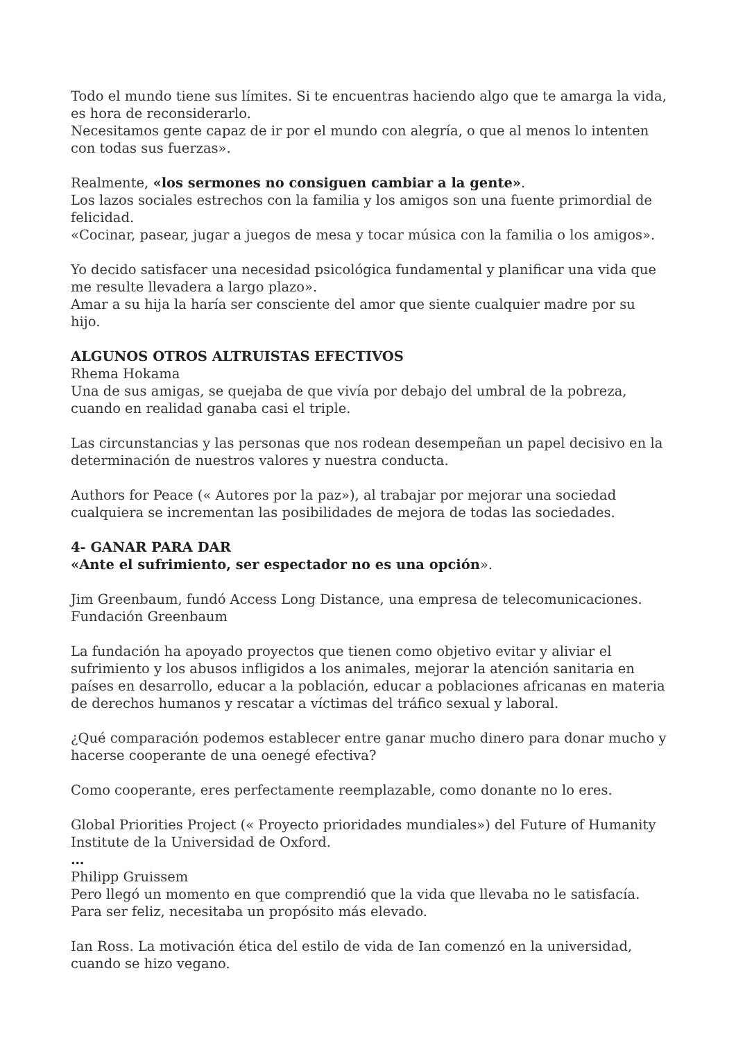Todo el mundo tiene sus límites. Si te encuentras haciendo algo que te amarga la vida, es hora de reconsiderarlo.
Necesitamos gente capaz de ir por el mundo con alegría, o que al menos lo intenten con todas sus fuerzas».
Realmente, «los sermones no consiguen cambiar a la gente».
Los lazos sociales estrechos con la familia y los amigos son una fuente primordial de felicidad.
«Cocinar, pasear, jugar a juegos de mesa y tocar música con la familia o los amigos».
Yo decido satisfacer una necesidad psicológica fundamental y planificar una vida que me resulte llevadera a largo plazo».
Amar a su hija la haría ser consciente del amor que siente cualquier madre por su hijo.
ALGUNOS OTROS ALTRUISTAS EFECTIVOS
Rhema Hokama
Una de sus amigas, se quejaba de que vivía por debajo del umbral de la pobreza, cuando en realidad ganaba casi el triple.
Las circunstancias y las personas que nos rodean desempeñan un papel decisivo en la determinación de nuestros valores y nuestra conducta.
Authors for Peace (« Autores por la paz»), al trabajar por mejorar una sociedad cualquiera se incrementan las posibilidades de mejora de todas las sociedades.
4- GANAR PARA DAR
«Ante el sufrimiento, ser espectador no es una opción».
Jim Greenbaum, fundó Access Long Distance, una empresa de telecomunicaciones.
Fundación Greenbaum
La fundación ha apoyado proyectos que tienen como objetivo evitar y aliviar el sufrimiento y los abusos infligidos a los animales, mejorar la atención sanitaria en países en desarrollo, educar a la población, educar a poblaciones africanas en materia de derechos humanos y rescatar a víctimas del tráfico sexual y laboral.
¿Qué comparación podemos establecer entre ganar mucho dinero para donar mucho y hacerse cooperante de una oenegé efectiva?
Como cooperante, eres perfectamente reemplazable, como donante no lo eres.
Global Priorities Project (« Proyecto prioridades mundiales») del Future of Humanity Institute de la Universidad de Oxford.
…
Philipp Gruissem
Pero llegó un momento en que comprendió que la vida que llevaba no le satisfacía. Para ser feliz, necesitaba un propósito más elevado.
Ian Ross. La motivación ética del estilo de vida de Ian comenzó en la universidad, cuando se hizo vegano.